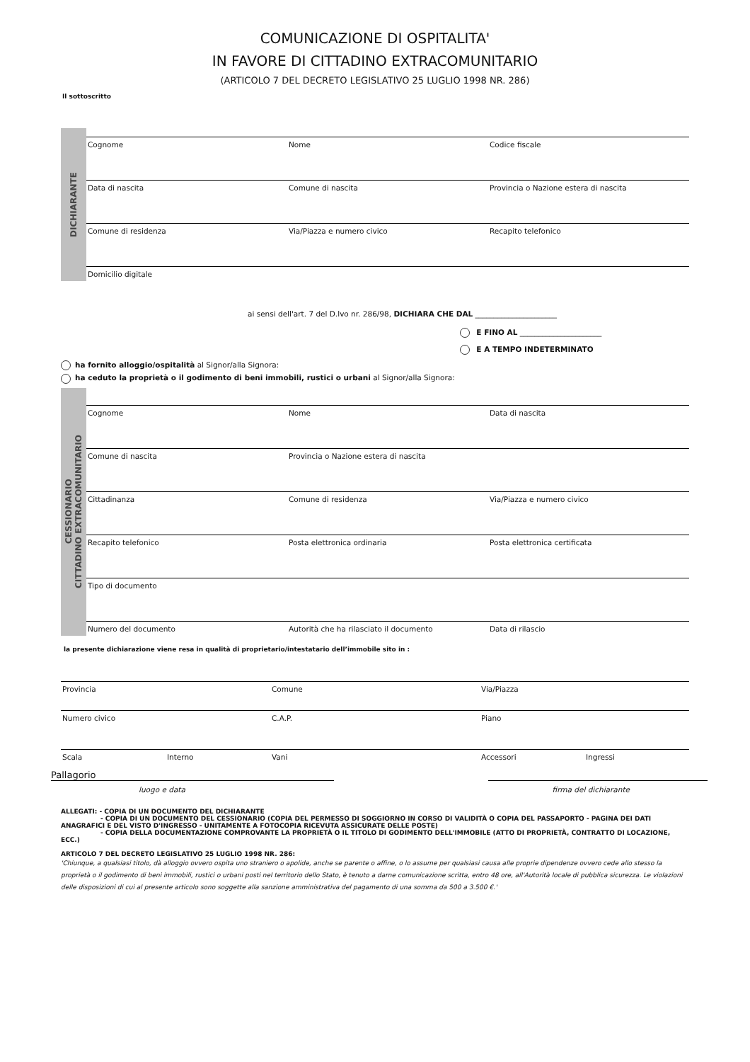COMUNICAZIONE DI OSPITALITA'
IN FAVORE DI CITTADINO EXTRACOMUNITARIO
(ARTICOLO 7 DEL DECRETO LEGISLATIVO 25 LUGLIO 1998 NR. 286)
Il sottoscritto
DICHIARANTE
Cognome Nome Codice fiscale
Data di nascita Comune di nascita Provincia o Nazione estera di nascita
Comune di residenza Via/Piazza e numero civico Recapito telefonico
Domicilio digitale
ai sensi dell'art. 7 del D.lvo nr. 286/98, DICHIARA CHE DAL ______________________
E FINO AL ______________________
E A TEMPO INDETERMINATO
ha fornito alloggio/ospitalità al Signor/alla Signora:
ha ceduto la proprietà o il godimento di beni immobili, rustici o urbani al Signor/alla Signora:
CESSIONARIO
CITTADINO EXTRACOMUNITARIO
Cognome Nome Data di nascita
Comune di nascita Provincia o Nazione estera di nascita
Cittadinanza Comune di residenza Via/Piazza e numero civico
Recapito telefonico Posta elettronica ordinaria Posta elettronica certificata
Tipo di documento
Numero del documento Autorità che ha rilasciato il documento
Data di rilascio
la presente dichiarazione viene resa in qualità di proprietario/intestatario dell’immobile sito in :
Provincia Comune Via/Piazza
Numero civico C.A.P. Piano
Scala Interno Vani Accessori Ingressi
Pallagorio
luogo e data firma del dichiarante
ALLEGATI: - COPIA DI UN DOCUMENTO DEL DICHIARANTE
- COPIA DI UN DOCUMENTO DEL CESSIONARIO (COPIA DEL PERMESSO DI SOGGIORNO IN CORSO DI VALIDITÀ O COPIA DEL PASSAPORTO - PAGINA DEI DATI ANAGRAFICI E DEL VISTO D'INGRESSO - UNITAMENTE A FOTOCOPIA RICEVUTA ASSICURATE DELLE POSTE)
- COPIA DELLA DOCUMENTAZIONE COMPROVANTE LA PROPRIETÀ O IL TITOLO DI GODIMENTO DELL'IMMOBILE (ATTO DI PROPRIETÀ, CONTRATTO DI LOCAZIONE, ECC.)
ARTICOLO 7 DEL DECRETO LEGISLATIVO 25 LUGLIO 1998 NR. 286:
'Chiunque, a qualsiasi titolo, dà alloggio ovvero ospita uno straniero o apolide, anche se parente o affine, o lo assume per qualsiasi causa alle proprie dipendenze ovvero cede allo stesso la proprietà o il godimento di beni immobili, rustici o urbani posti nel territorio dello Stato, è tenuto a darne comunicazione scritta, entro 48 ore, all'Autorità locale di pubblica sicurezza. Le violazioni delle disposizioni di cui al presente articolo sono soggette alla sanzione amministrativa del pagamento di una somma da 500 a 3.500 €.'